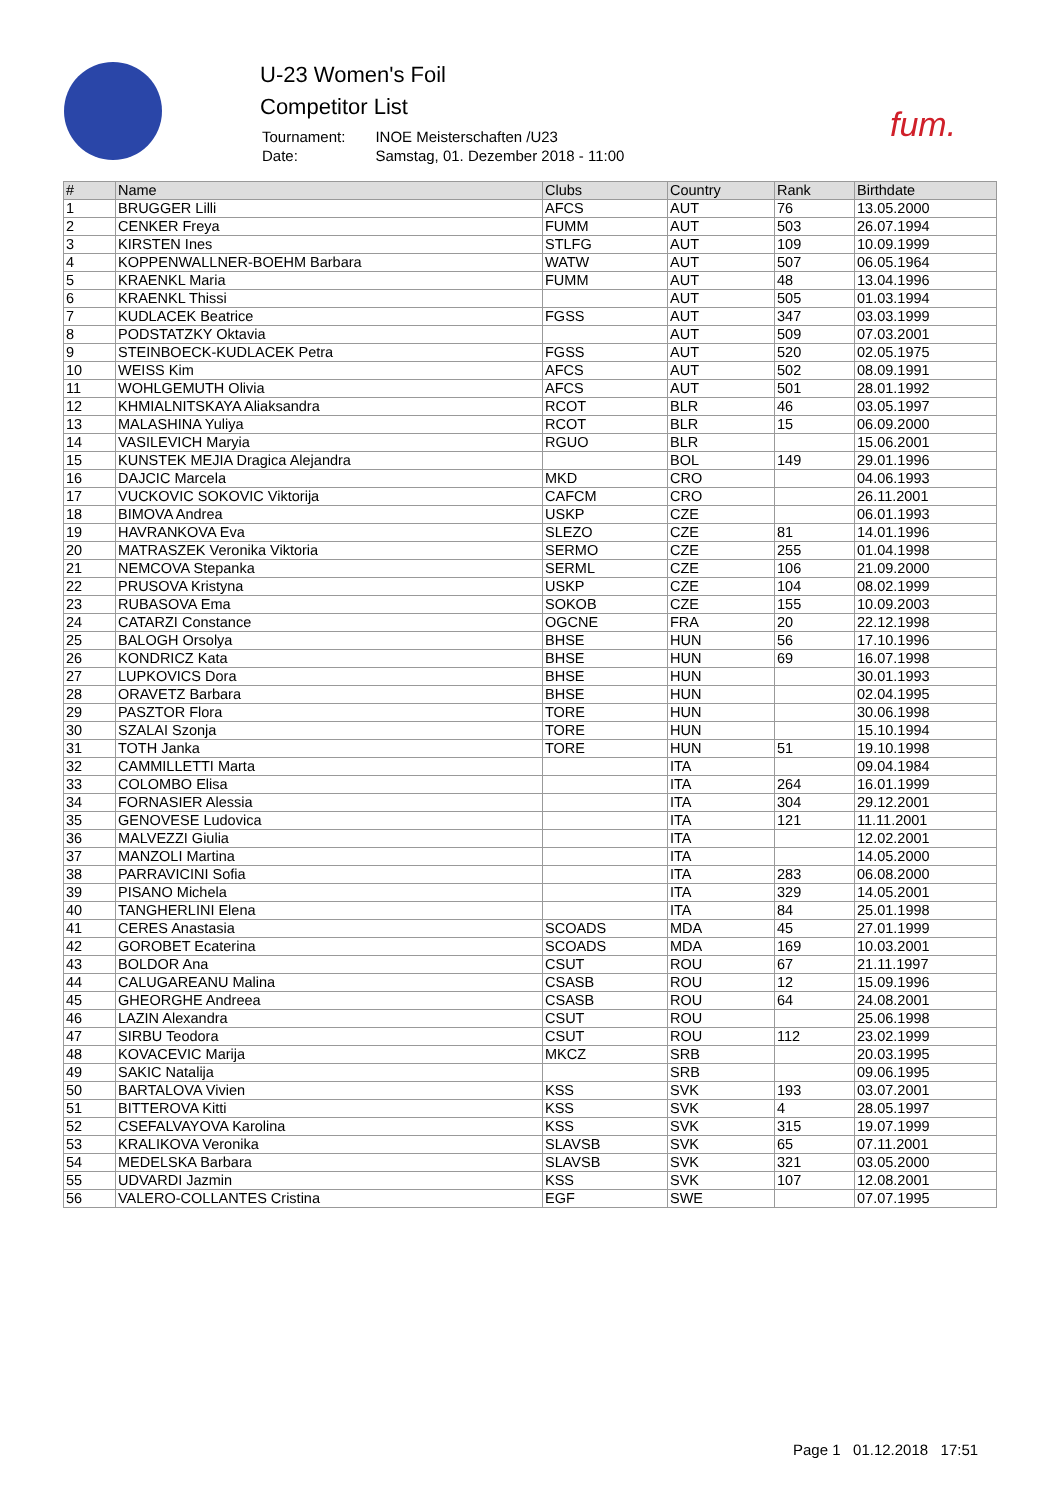U-23 Women's Foil
Competitor List
| Tournament: | INOE Meisterschaften /U23 |
| Date: | Samstag, 01. Dezember 2018 - 11:00 |
fum.
| # | Name | Clubs | Country | Rank | Birthdate |
| --- | --- | --- | --- | --- | --- |
| 1 | BRUGGER Lilli | AFCS | AUT | 76 | 13.05.2000 |
| 2 | CENKER Freya | FUMM | AUT | 503 | 26.07.1994 |
| 3 | KIRSTEN Ines | STLFG | AUT | 109 | 10.09.1999 |
| 4 | KOPPENWALLNER-BOEHM Barbara | WATW | AUT | 507 | 06.05.1964 |
| 5 | KRAENKL Maria | FUMM | AUT | 48 | 13.04.1996 |
| 6 | KRAENKL Thissi | | AUT | 505 | 01.03.1994 |
| 7 | KUDLACEK Beatrice | FGSS | AUT | 347 | 03.03.1999 |
| 8 | PODSTATZKY Oktavia | | AUT | 509 | 07.03.2001 |
| 9 | STEINBOECK-KUDLACEK Petra | FGSS | AUT | 520 | 02.05.1975 |
| 10 | WEISS Kim | AFCS | AUT | 502 | 08.09.1991 |
| 11 | WOHLGEMUTH Olivia | AFCS | AUT | 501 | 28.01.1992 |
| 12 | KHMIALNITSKAYA Aliaksandra | RCOT | BLR | 46 | 03.05.1997 |
| 13 | MALASHINA Yuliya | RCOT | BLR | 15 | 06.09.2000 |
| 14 | VASILEVICH Maryia | RGUO | BLR | | 15.06.2001 |
| 15 | KUNSTEK MEJIA Dragica Alejandra | | BOL | 149 | 29.01.1996 |
| 16 | DAJCIC Marcela | MKD | CRO | | 04.06.1993 |
| 17 | VUCKOVIC SOKOVIC Viktorija | CAFCM | CRO | | 26.11.2001 |
| 18 | BIMOVA Andrea | USKP | CZE | | 06.01.1993 |
| 19 | HAVRANKOVA Eva | SLEZO | CZE | 81 | 14.01.1996 |
| 20 | MATRASZEK Veronika Viktoria | SERMO | CZE | 255 | 01.04.1998 |
| 21 | NEMCOVA Stepanka | SERML | CZE | 106 | 21.09.2000 |
| 22 | PRUSOVA Kristyna | USKP | CZE | 104 | 08.02.1999 |
| 23 | RUBASOVA Ema | SOKOB | CZE | 155 | 10.09.2003 |
| 24 | CATARZI Constance | OGCNE | FRA | 20 | 22.12.1998 |
| 25 | BALOGH Orsolya | BHSE | HUN | 56 | 17.10.1996 |
| 26 | KONDRICZ Kata | BHSE | HUN | 69 | 16.07.1998 |
| 27 | LUPKOVICS Dora | BHSE | HUN | | 30.01.1993 |
| 28 | ORAVETZ Barbara | BHSE | HUN | | 02.04.1995 |
| 29 | PASZTOR Flora | TORE | HUN | | 30.06.1998 |
| 30 | SZALAI Szonja | TORE | HUN | | 15.10.1994 |
| 31 | TOTH Janka | TORE | HUN | 51 | 19.10.1998 |
| 32 | CAMMILLETTI Marta | | ITA | | 09.04.1984 |
| 33 | COLOMBO Elisa | | ITA | 264 | 16.01.1999 |
| 34 | FORNASIER Alessia | | ITA | 304 | 29.12.2001 |
| 35 | GENOVESE Ludovica | | ITA | 121 | 11.11.2001 |
| 36 | MALVEZZI Giulia | | ITA | | 12.02.2001 |
| 37 | MANZOLI Martina | | ITA | | 14.05.2000 |
| 38 | PARRAVICINI Sofia | | ITA | 283 | 06.08.2000 |
| 39 | PISANO Michela | | ITA | 329 | 14.05.2001 |
| 40 | TANGHERLINI Elena | | ITA | 84 | 25.01.1998 |
| 41 | CERES Anastasia | SCOADS | MDA | 45 | 27.01.1999 |
| 42 | GOROBET Ecaterina | SCOADS | MDA | 169 | 10.03.2001 |
| 43 | BOLDOR Ana | CSUT | ROU | 67 | 21.11.1997 |
| 44 | CALUGAREANU Malina | CSASB | ROU | 12 | 15.09.1996 |
| 45 | GHEORGHE Andreea | CSASB | ROU | 64 | 24.08.2001 |
| 46 | LAZIN Alexandra | CSUT | ROU | | 25.06.1998 |
| 47 | SIRBU Teodora | CSUT | ROU | 112 | 23.02.1999 |
| 48 | KOVACEVIC Marija | MKCZ | SRB | | 20.03.1995 |
| 49 | SAKIC Natalija | | SRB | | 09.06.1995 |
| 50 | BARTALOVA Vivien | KSS | SVK | 193 | 03.07.2001 |
| 51 | BITTEROVA Kitti | KSS | SVK | 4 | 28.05.1997 |
| 52 | CSEFALVAYOVA Karolina | KSS | SVK | 315 | 19.07.1999 |
| 53 | KRALIKOVA Veronika | SLAVSB | SVK | 65 | 07.11.2001 |
| 54 | MEDELSKA Barbara | SLAVSB | SVK | 321 | 03.05.2000 |
| 55 | UDVARDI Jazmin | KSS | SVK | 107 | 12.08.2001 |
| 56 | VALERO-COLLANTES Cristina | EGF | SWE | | 07.07.1995 |
Page 1 01.12.2018 17:51